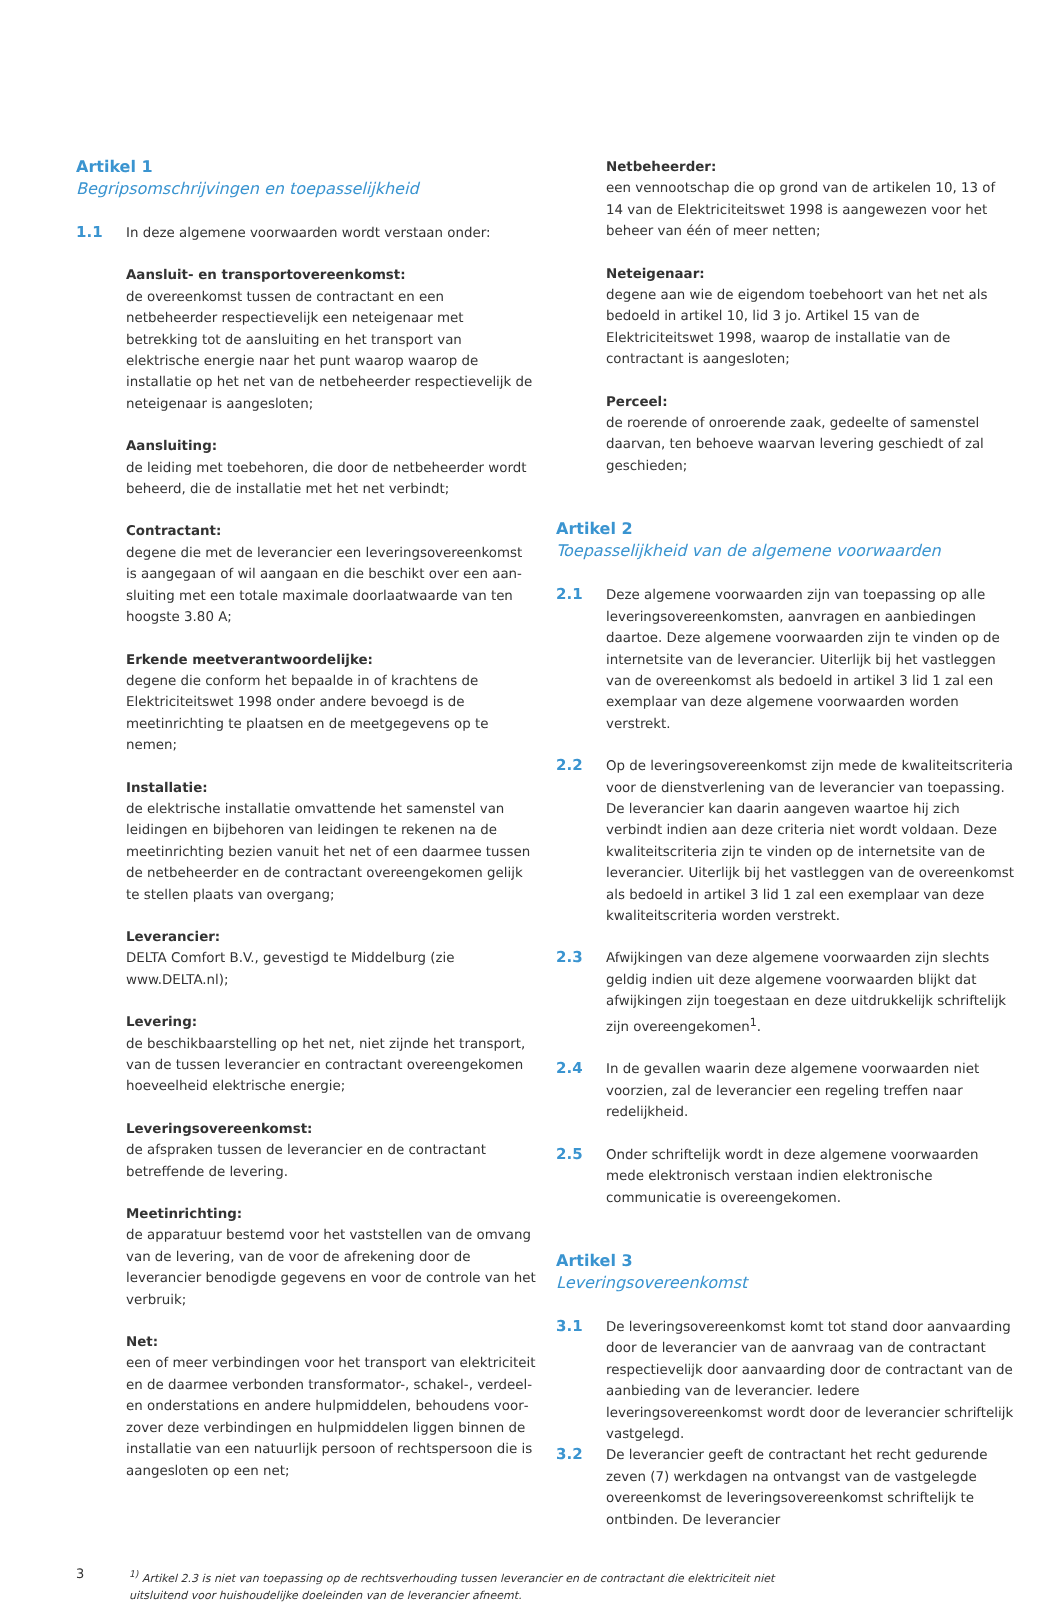Artikel 1
Begripsomschrijvingen en toepasselijkheid
1.1 In deze algemene voorwaarden wordt verstaan onder:
Aansluit- en transportovereenkomst:
de overeenkomst tussen de contractant en een netbeheerder respectievelijk een neteigenaar met betrekking tot de aan­sluiting en het transport van elektrische energie naar het punt waarop waarop de installatie op het net van de netbeheerder respectievelijk de neteigenaar is aangesloten;
Aansluiting:
de leiding met toebehoren, die door de netbeheerder wordt beheerd, die de installatie met het net verbindt;
Contractant:
degene die met de leverancier een leveringsovereenkomst is aangegaan of wil aangaan en die beschikt over een aan­sluiting met een totale maximale doorlaatwaarde van ten hoogste 3.80 A;
Erkende meetverantwoordelijke:
degene die conform het bepaalde in of krachtens de Elektrici­teitswet 1998 onder andere bevoegd is de meetinrichting te plaatsen en de meetgegevens op te nemen;
Installatie:
de elektrische installatie omvattende het samenstel van leidin­gen en bijbehoren van leidingen te rekenen na de meetin­richting bezien vanuit het net of een daarmee tussen de netbeheerder en de contractant overeengekomen gelijk te stellen plaats van overgang;
Leverancier:
DELTA Comfort B.V., gevestigd te Middelburg (zie www.DELTA.nl);
Levering:
de beschikbaarstelling op het net, niet zijnde het transport, van de tussen leverancier en contractant overeengekomen hoeveelheid elektrische energie;
Leveringsovereenkomst:
de afspraken tussen de leverancier en de contractant betreffende de levering.
Meetinrichting:
de apparatuur bestemd voor het vaststellen van de omvang van de levering, van de voor de afrekening door de leverancier benodigde gegevens en voor de controle van het verbruik;
Net:
een of meer verbindingen voor het transport van elektriciteit en de daarmee verbonden transformator-, schakel-, verdeel- en onderstations en andere hulpmiddelen, behoudens voor­zover deze verbindingen en hulpmiddelen liggen binnen de installatie van een natuurlijk persoon of rechtspersoon die is aangesloten op een net;
Netbeheerder:
een vennootschap die op grond van de artikelen 10, 13 of 14 van de Elektriciteitswet 1998 is aangewezen voor het beheer van één of meer netten;
Neteigenaar:
degene aan wie de eigendom toebehoort van het net als bedoeld in artikel 10, lid 3 jo. Artikel 15 van de Elektriciteitswet 1998, waarop de installatie van de contractant is aangesloten;
Perceel:
de roerende of onroerende zaak, gedeelte of samenstel daar­van, ten behoeve waarvan levering geschiedt of zal geschieden;
Artikel 2
Toepasselijkheid van de algemene voorwaarden
2.1 Deze algemene voorwaarden zijn van toepassing op alle leveringsovereenkomsten, aanvragen en aanbiedingen daartoe. Deze algemene voorwaarden zijn te vinden op de internetsite van de leverancier. Uiterlijk bij het vastleggen van de overeenkomst als bedoeld in artikel 3 lid 1 zal een exemplaar van deze algemene voorwaarden worden verstrekt.
2.2 Op de leveringsovereenkomst zijn mede de kwaliteitscriteria voor de dienstverlening van de leverancier van toepassing. De leverancier kan daarin aangeven waartoe hij zich verbindt indien aan deze criteria niet wordt voldaan. Deze kwaliteitscriteria zijn te vinden op de internetsite van de leverancier. Uiterlijk bij het vastleggen van de overeenkomst als bedoeld in artikel 3 lid 1 zal een exemplaar van deze kwaliteitscriteria worden verstrekt.
2.3 Afwijkingen van deze algemene voorwaarden zijn slechts geldig indien uit deze algemene voorwaarden blijkt dat afwijkingen zijn toegestaan en deze uitdrukkelijk schriftelijk zijn overeengekomen<sup>1</sup>.
2.4 In de gevallen waarin deze algemene voorwaarden niet voor­zien, zal de leverancier een regeling treffen naar redelijkheid.
2.5 Onder schriftelijk wordt in deze algemene voorwaarden mede elektronisch verstaan indien elektronische communicatie is overeengekomen.
Artikel 3
Leveringsovereenkomst
3.1 De leveringsovereenkomst komt tot stand door aanvaarding door de leverancier van de aanvraag van de contractant respectievelijk door aanvaarding door de contractant van de aanbieding van de leverancier. Iedere leveringsovereenkomst wordt door de leverancier schriftelijk vastgelegd.
3.2 De leverancier geeft de contractant het recht gedurende zeven (7) werkdagen na ontvangst van de vastgelegde overeenkomst de leveringsovereenkomst schriftelijk te ontbinden. De leverancier
3<sup>1)</sup> Artikel 2.3 is niet van toepassing op de rechtsverhouding tussen leverancier en de contractant die elektriciteit niet uitsluitend voor huishoudelijke doeleinden van de leverancier afneemt.